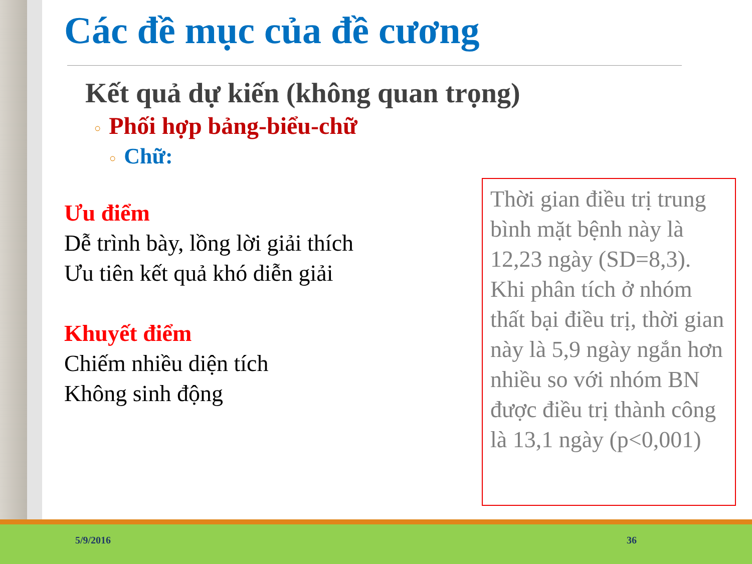Các đề mục của đề cương
Kết quả dự kiến (không quan trọng)
○ Phối hợp bảng-biểu-chữ
○ Chữ:
Ưu điểm
Dễ trình bày, lồng lời giải thích
Ưu tiên kết quả khó diễn giải
Khuyết điểm
Chiếm nhiều diện tích
Không sinh động
Thời gian điều trị trung bình mặt bệnh này là 12,23 ngày (SD=8,3). Khi phân tích ở nhóm thất bại điều trị, thời gian này là 5,9 ngày ngắn hơn nhiều so với nhóm BN được điều trị thành công là 13,1 ngày (p<0,001)
5/9/2016 36